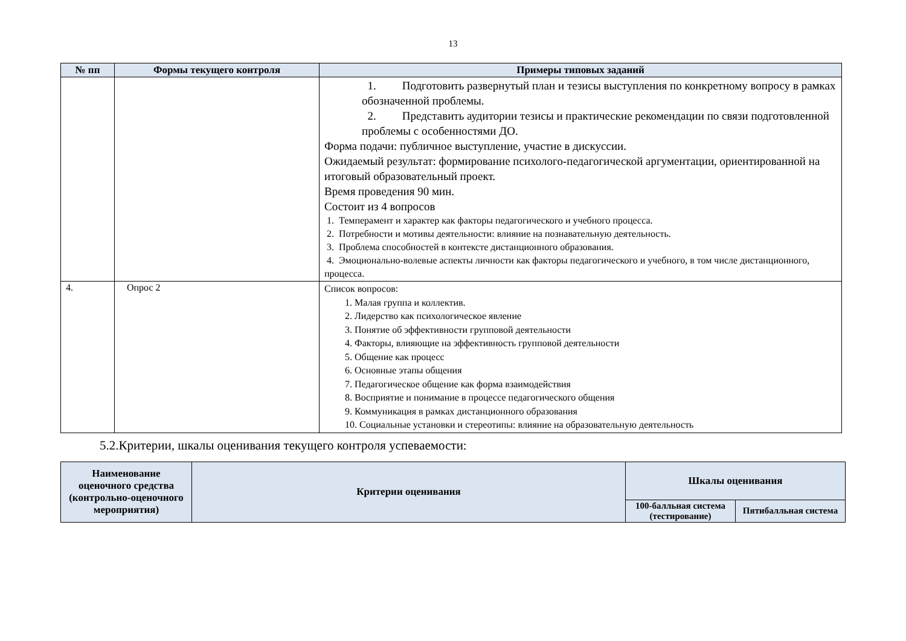13
| № пп | Формы текущего контроля | Примеры типовых заданий |
| --- | --- | --- |
| | | 1. Подготовить развернутый план и тезисы выступления по конкретному вопросу в рамках обозначенной проблемы. 2. Представить аудитории тезисы и практические рекомендации по связи подготовленной проблемы с особенностями ДО. Форма подачи: публичное выступление, участие в дискуссии. Ожидаемый результат: формирование психолого-педагогической аргументации, ориентированной на итоговый образовательный проект. Время проведения 90 мин. Состоит из 4 вопросов 1. Темперамент и характер как факторы педагогического и учебного процесса. 2. Потребности и мотивы деятельности: влияние на познавательную деятельность. 3. Проблема способностей в контексте дистанционного образования. 4. Эмоционально-волевые аспекты личности как факторы педагогического и учебного, в том числе дистанционного, процесса. |
| 4. | Опрос 2 | Список вопросов: 1. Малая группа и коллектив. 2. Лидерство как психологическое явление 3. Понятие об эффективности групповой деятельности 4. Факторы, влияющие на эффективность групповой деятельности 5. Общение как процесс 6. Основные этапы общения 7. Педагогическое общение как форма взаимодействия 8. Восприятие и понимание в процессе педагогического общения 9. Коммуникация в рамках дистанционного образования 10. Социальные установки и стереотипы: влияние на образовательную деятельность |
5.2.Критерии, шкалы оценивания текущего контроля успеваемости:
| Наименование оценочного средства (контрольно-оценочного мероприятия) | Критерии оценивания | Шкалы оценивания | |
| --- | --- | --- | --- |
| | | 100-балльная система (тестирование) | Пятибалльная система |